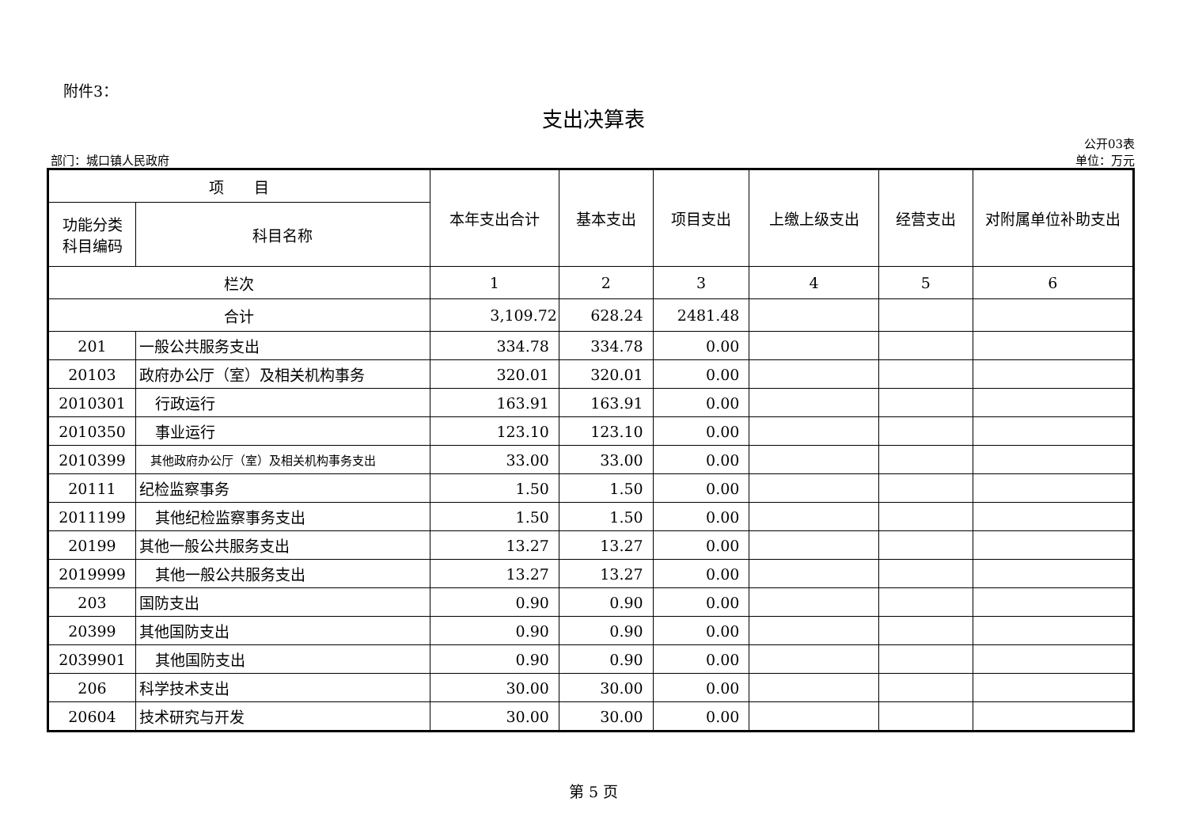附件3：
支出决算表
公开03表
部门：城口镇人民政府 单位：万元
| 项 目 | | 本年支出合计 | 基本支出 | 项目支出 | 上缴上级支出 | 经营支出 | 对附属单位补助支出 |
| --- | --- | --- | --- | --- | --- | --- | --- |
| 功能分类科目编码 | 科目名称 | | | | | | |
| 栏次 | | 1 | 2 | 3 | 4 | 5 | 6 |
| 合计 | | 3,109.72 | 628.24 | 2481.48 | | | |
| 201 | 一般公共服务支出 | 334.78 | 334.78 | 0.00 | | | |
| 20103 | 政府办公厅（室）及相关机构事务 | 320.01 | 320.01 | 0.00 | | | |
| 2010301 | 行政运行 | 163.91 | 163.91 | 0.00 | | | |
| 2010350 | 事业运行 | 123.10 | 123.10 | 0.00 | | | |
| 2010399 | 其他政府办公厅（室）及相关机构事务支出 | 33.00 | 33.00 | 0.00 | | | |
| 20111 | 纪检监察事务 | 1.50 | 1.50 | 0.00 | | | |
| 2011199 | 其他纪检监察事务支出 | 1.50 | 1.50 | 0.00 | | | |
| 20199 | 其他一般公共服务支出 | 13.27 | 13.27 | 0.00 | | | |
| 2019999 | 其他一般公共服务支出 | 13.27 | 13.27 | 0.00 | | | |
| 203 | 国防支出 | 0.90 | 0.90 | 0.00 | | | |
| 20399 | 其他国防支出 | 0.90 | 0.90 | 0.00 | | | |
| 2039901 | 其他国防支出 | 0.90 | 0.90 | 0.00 | | | |
| 206 | 科学技术支出 | 30.00 | 30.00 | 0.00 | | | |
| 20604 | 技术研究与开发 | 30.00 | 30.00 | 0.00 | | | |
第 5 页